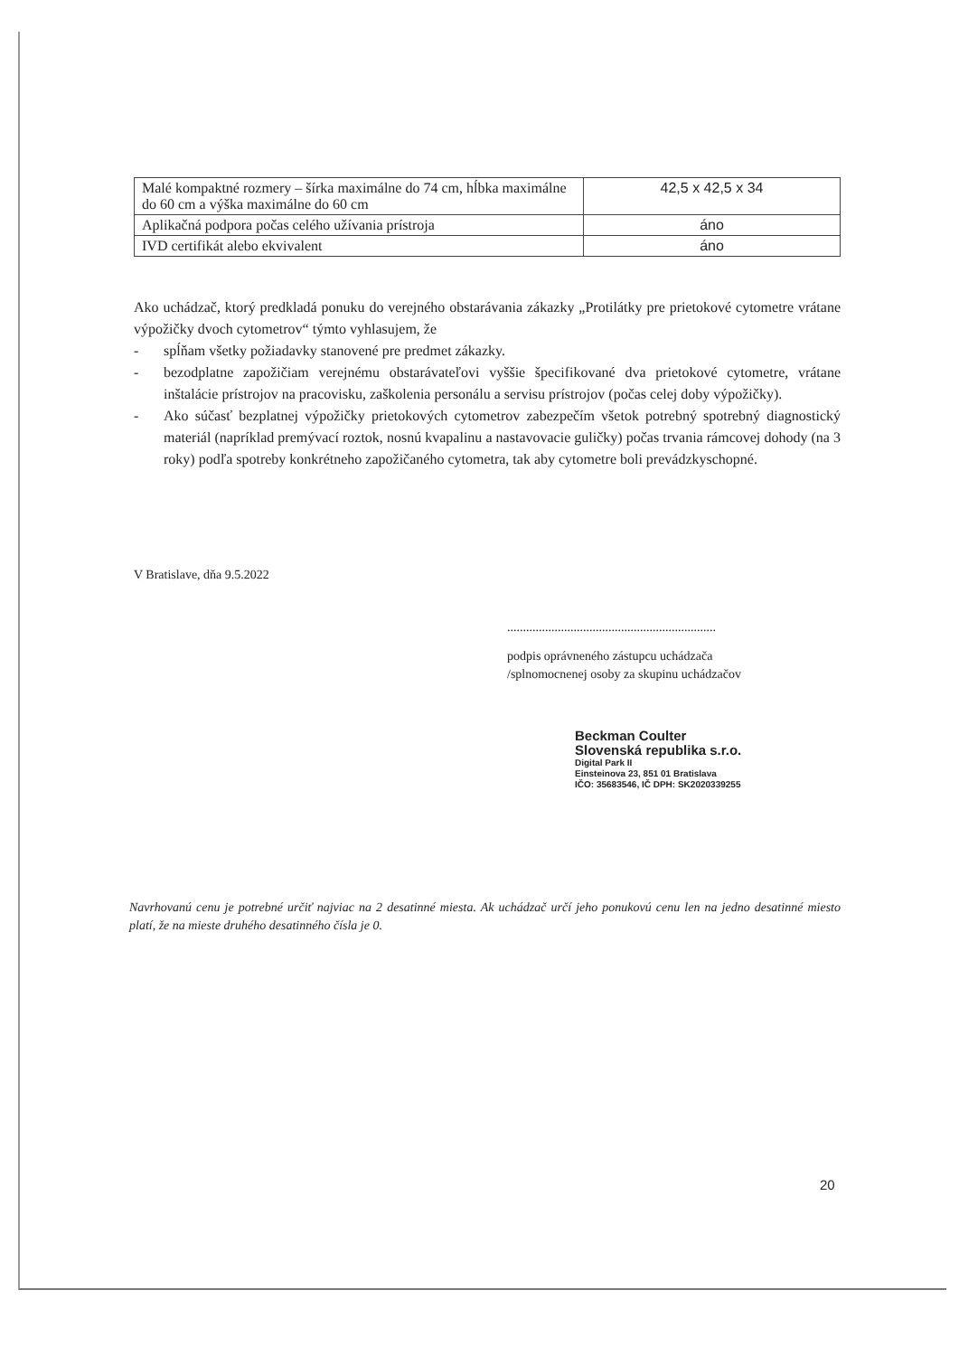| Malé kompaktné rozmery – šírka maximálne do 74 cm, hĺbka maximálne do 60 cm a výška maximálne do 60 cm | 42,5 x 42,5 x 34 |
| Aplikačná podpora počas celého užívania prístroja | áno |
| IVD certifikát alebo ekvivalent | áno |
Ako uchádzač, ktorý predkladá ponuku do verejného obstarávania zákazky „Protilátky pre prietokové cytometre vrátane výpožičky dvoch cytometrov“ týmto vyhlasujem, že
- spĺňam všetky požiadavky stanovené pre predmet zákazky.
- bezodplatne zapožičiam verejnému obstarávateľovi vyššie špecifikované dva prietokové cytometre, vrátane inštalácie prístrojov na pracovisku, zaškolenia personálu a servisu prístrojov (počas celej doby výpožičky).
- Ako súčasť bezplatnej výpožičky prietokových cytometrov zabezpečím všetok potrebný spotrebný diagnostický materiál (napríklad premývací roztok, nosnú kvapalinu a nastavovacie guličky) počas trvania rámcovej dohody (na 3 roky) podľa spotreby konkrétneho zapožičaného cytometra, tak aby cytometre boli prevádzkyschopné.
V Bratislave, dňa 9.5.2022
..................................................................
podpis oprávneného zástupcu uchádzača
/splnomocnenej osoby za skupinu uchádzačov
Beckman Coulter
Slovenská republika s.r.o.
Digital Park II
Einsteinova 23, 851 01 Bratislava
IČO: 35683546, IČ DPH: SK2020339255
Navrhovanú cenu je potrebné určiť najviac na 2 desatinné miesta. Ak uchádzač určí jeho ponukovú cenu len na jedno desatinné miesto platí, že na mieste druhého desatinného čísla je 0.
20